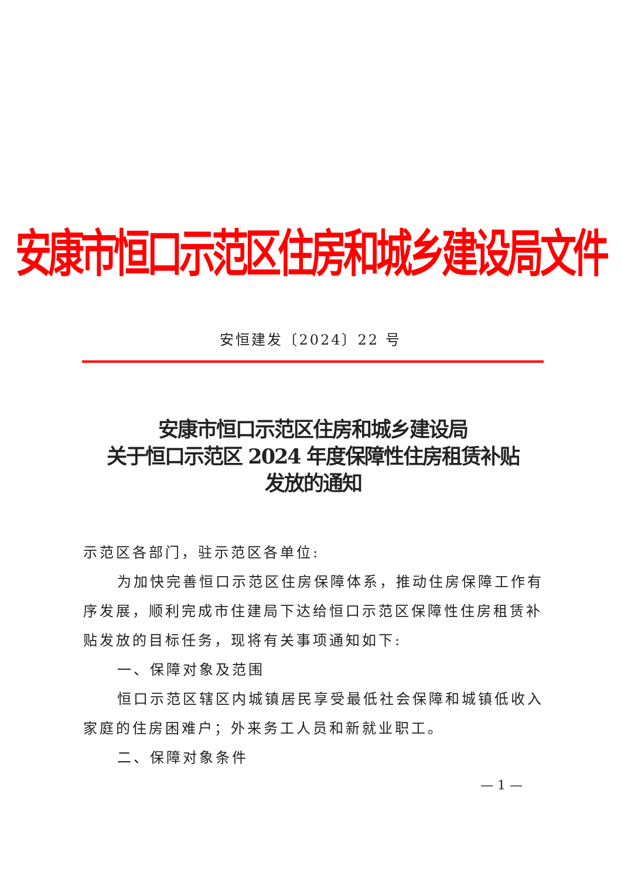安康市恒口示范区住房和城乡建设局文件
安恒建发〔2024〕22 号
安康市恒口示范区住房和城乡建设局
关于恒口示范区 2024 年度保障性住房租赁补贴
发放的通知
示范区各部门，驻示范区各单位:
为加快完善恒口示范区住房保障体系，推动住房保障工作有序发展，顺利完成市住建局下达给恒口示范区保障性住房租赁补贴发放的目标任务，现将有关事项通知如下:
一、保障对象及范围
恒口示范区辖区内城镇居民享受最低社会保障和城镇低收入家庭的住房困难户；外来务工人员和新就业职工。
二、保障对象条件
— 1 —